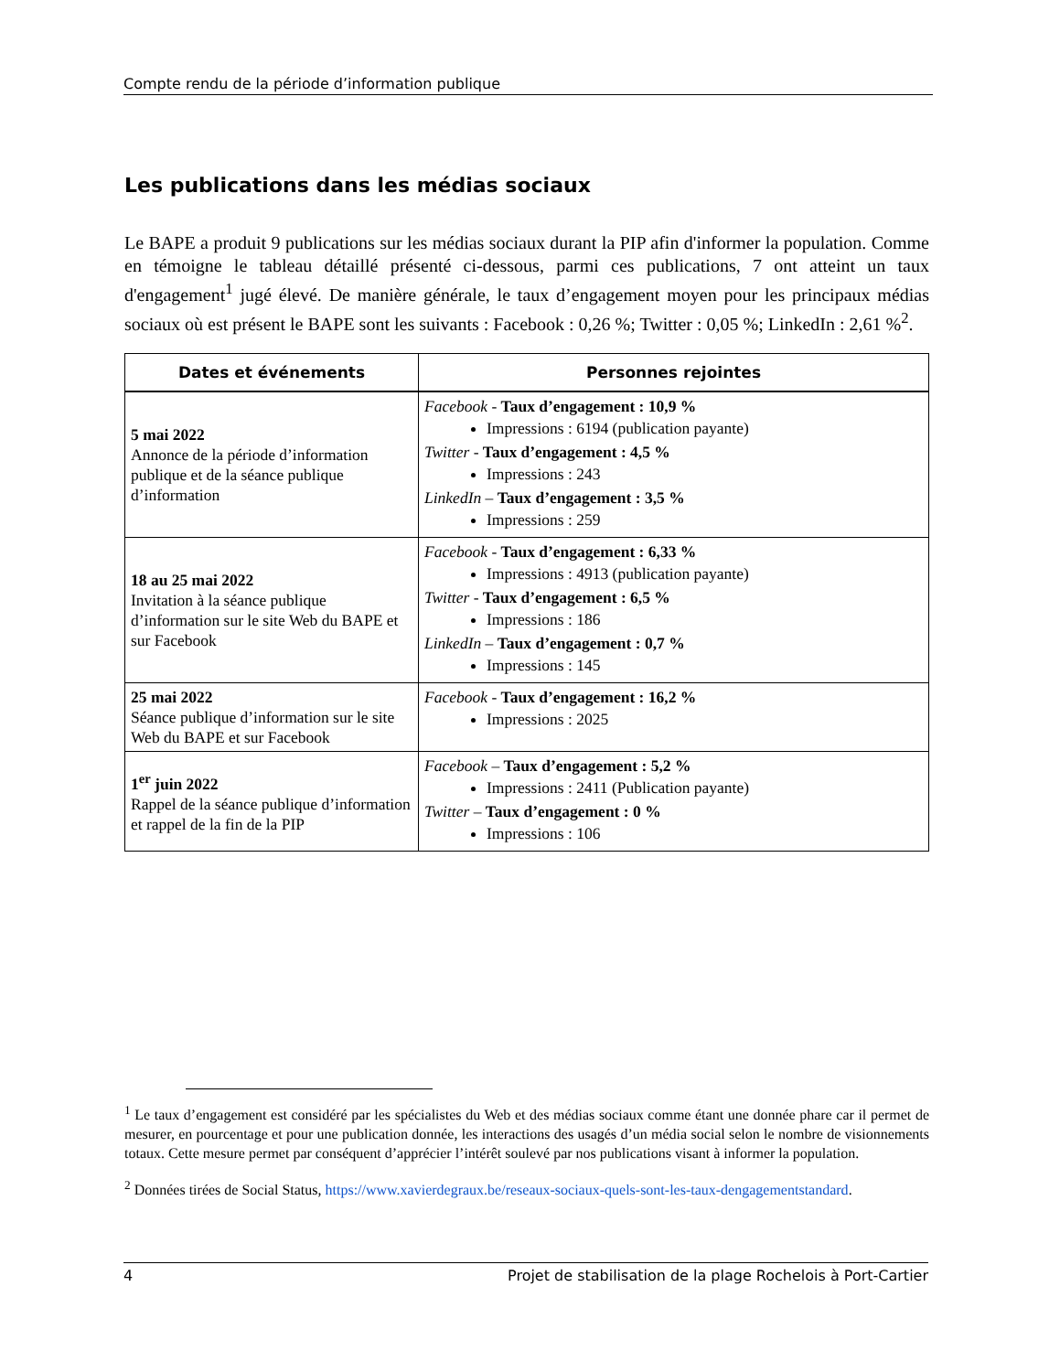Compte rendu de la période d’information publique
Les publications dans les médias sociaux
Le BAPE a produit 9 publications sur les médias sociaux durant la PIP afin d'informer la population. Comme en témoigne le tableau détaillé présenté ci-dessous, parmi ces publications, 7 ont atteint un taux d'engagement<sup>1</sup> jugé élevé. De manière générale, le taux d’engagement moyen pour les principaux médias sociaux où est présent le BAPE sont les suivants : Facebook : 0,26 %; Twitter : 0,05 %; LinkedIn : 2,61 %<sup>2</sup>.
| Dates et événements | Personnes rejointes |
| --- | --- |
| 5 mai 2022 Annonce de la période d’information publique et de la séance publique d’information | Facebook - Taux d’engagement : 10,9 % Impressions : 6194 (publication payante) Twitter - Taux d’engagement : 4,5 % Impressions : 243 LinkedIn – Taux d’engagement : 3,5 % Impressions : 259 |
| 18 au 25 mai 2022 Invitation à la séance publique d’information sur le site Web du BAPE et sur Facebook | Facebook - Taux d’engagement : 6,33 % Impressions : 4913 (publication payante) Twitter - Taux d’engagement : 6,5 % Impressions : 186 LinkedIn – Taux d’engagement : 0,7 % Impressions : 145 |
| 25 mai 2022 Séance publique d’information sur le site Web du BAPE et sur Facebook | Facebook - Taux d’engagement : 16,2 % Impressions : 2025 |
| 1<sup>er</sup> juin 2022 Rappel de la séance publique d’information et rappel de la fin de la PIP | Facebook – Taux d’engagement : 5,2 % Impressions : 2411 (Publication payante) Twitter – Taux d’engagement : 0 % Impressions : 106 |
<sup>1</sup> Le taux d’engagement est considéré par les spécialistes du Web et des médias sociaux comme étant une donnée phare car il permet de mesurer, en pourcentage et pour une publication donnée, les interactions des usagés d’un média social selon le nombre de visionnements totaux. Cette mesure permet par conséquent d’apprécier l’intérêt soulevé par nos publications visant à informer la population.
<sup>2</sup> Données tirées de Social Status, https://www.xavierdegraux.be/reseaux-sociaux-quels-sont-les-taux-dengagementstandard.
4 Projet de stabilisation de la plage Rochelois à Port-Cartier